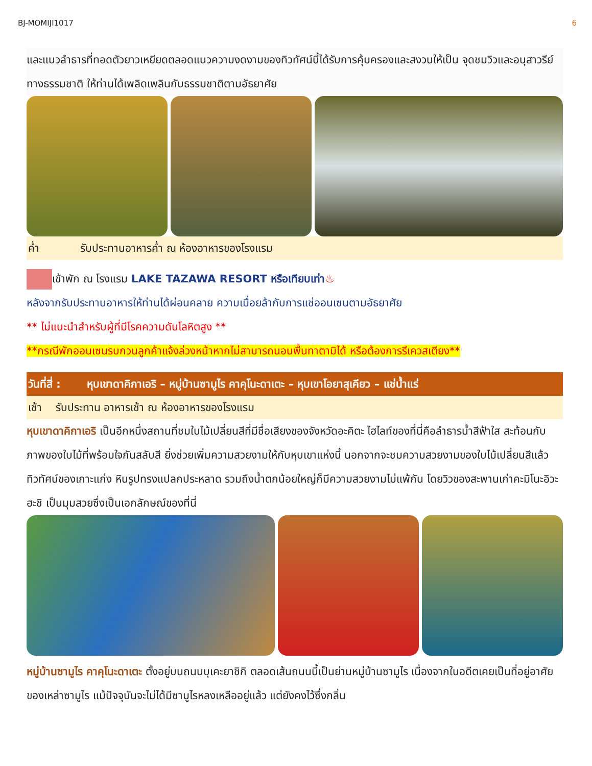BJ-MOMIJI1017 6
และแนวลำธารที่ทอดตัวยาวเหยียดตลอดแนวความงดงามของทิวทัศน์นี้ได้รับการคุ้มครองและสงวนให้เป็น จุดชมวิวและอนุสาวรีย์ทางธรรมชาติ ให้ท่านได้เพลิดเพลินกับธรรมชาติตามอัธยาศัย
ค่ำ รับประทานอาหารค่ำ ณ ห้องอาหารของโรงแรม
เข้าพัก ณ โรงแรม LAKE TAZAWA RESORT หรือเทียบเท่า♨
หลังจากรับประทานอาหารให้ท่านได้ผ่อนคลาย ความเมื่อยล้ากับการแช่ออนเซนตามอัธยาศัย
** ไม่แนะนำสำหรับผู้ที่มีโรคความดันโลหิตสูง **
**กรณีพักออนเซนรบกวนลูกค้าแจ้งล่วงหน้าหากไม่สามารถนอนพื้นทาตามิได้ หรือต้องการรีเควสเตียง**
วันที่สี่ : หุบเขาดาคิกาเอริ – หมู่บ้านซามูไร คาคุโนะดาเตะ – หุบเขาโอยาสุเคียว – แช่น้ำแร่
เช้า รับประทาน อาหารเช้า ณ ห้องอาหารของโรงแรม
หุบเขาดาคิกาเอริ เป็นอีกหนึ่งสถานที่ชมใบไม้เปลี่ยนสีที่มีชื่อเสียงของจังหวัดอะคิตะ ไฮไลท์ของที่นี่คือลำธารน้ำสีฟ้าใส สะท้อนกับภาพของใบไม้ที่พร้อมใจกันสลับสี ยิ่งช่วยเพิ่มความสวยงามให้กับหุบเขาแห่งนี้ นอกจากจะชมความสวยงามของใบไม้เปลี่ยนสีแล้ว ทิวทัศน์ของเกาะแก่ง หินรูปทรงแปลกประหลาด รวมถึงน้ำตกน้อยใหญ่ก็มีความสวยงามไม่แพ้กัน โดยวิวของสะพานเก่าคะมิโนะอิวะฮะชิ เป็นมุมสวยซึ่งเป็นเอกลักษณ์ของที่นี่
หมู่บ้านซามูไร คาคุโนะดาเตะ ตั้งอยู่บนถนนบุเคะยาชิกิ ตลอดเส้นถนนนี้เป็นย่านหมู่บ้านซามูไร เนื่องจากในอดีตเคยเป็นที่อยู่อาศัยของเหล่าซามูไร แม้ปัจจุบันจะไม่ได้มีซามูไรหลงเหลืออยู่แล้ว แต่ยังคงไว้ซึ่งกลิ่น